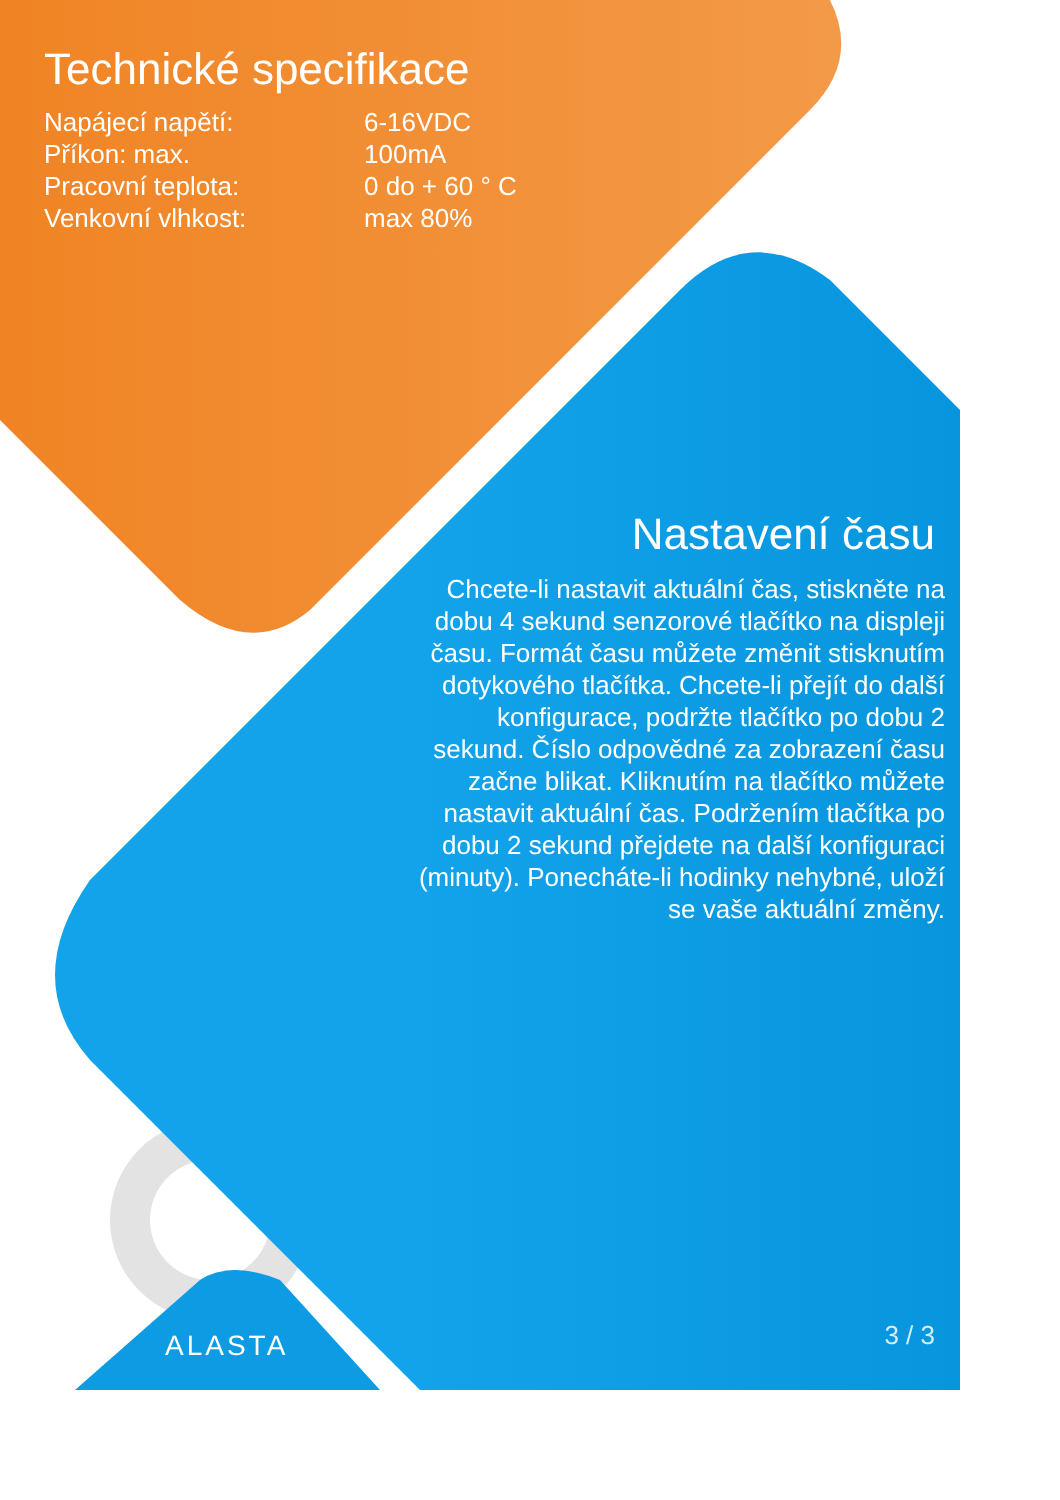Technické specifikace
| Napájecí napětí: | 6-16VDC |
| Příkon: max. | 100mA |
| Pracovní teplota: | 0 do + 60 ° C |
| Venkovní vlhkost: | max 80% |
Nastavení času
Chcete-li nastavit aktuální čas, stiskněte na dobu 4 sekund senzorové tlačítko na displeji času. Formát času můžete změnit stisknutím dotykového tlačítka. Chcete-li přejít do další konfigurace, podržte tlačítko po dobu 2 sekund. Číslo odpovědné za zobrazení času začne blikat. Kliknutím na tlačítko můžete nastavit aktuální čas. Podržením tlačítka po dobu 2 sekund přejdete na další konfiguraci (minuty). Ponecháte-li hodinky nehybné, uloží se vaše aktuální změny.
ALASTA 3 / 3